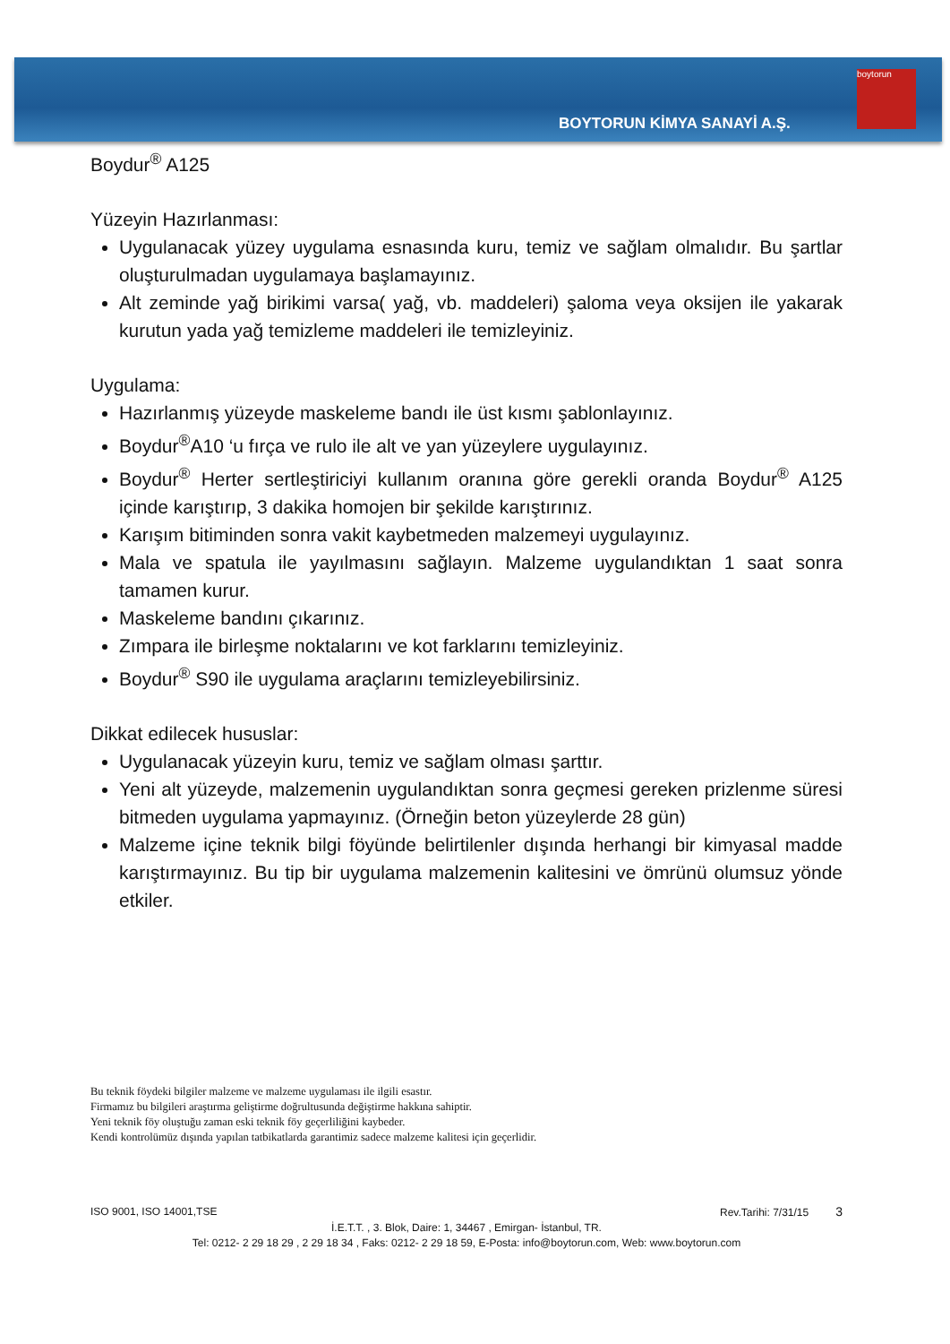BOYTORUN KİMYA SANAYİ A.Ş.
boytorun
Boydur<sup>®</sup> A125
Yüzeyin Hazırlanması:
Uygulanacak yüzey uygulama esnasında kuru, temiz ve sağlam olmalıdır. Bu şartlar oluşturulmadan uygulamaya başlamayınız.
Alt zeminde yağ birikimi varsa( yağ, vb. maddeleri) şaloma veya oksijen ile yakarak kurutun yada yağ temizleme maddeleri ile temizleyiniz.
Uygulama:
Hazırlanmış yüzeyde maskeleme bandı ile üst kısmı şablonlayınız.
Boydur<sup>®</sup>A10 ‘u fırça ve rulo ile alt ve yan yüzeylere uygulayınız.
Boydur<sup>®</sup> Herter sertleştiriciyi kullanım oranına göre gerekli oranda Boydur<sup>®</sup> A125 içinde karıştırıp, 3 dakika homojen bir şekilde karıştırınız.
Karışım bitiminden sonra vakit kaybetmeden malzemeyi uygulayınız.
Mala ve spatula ile yayılmasını sağlayın. Malzeme uygulandıktan 1 saat sonra tamamen kurur.
Maskeleme bandını çıkarınız.
Zımpara ile birleşme noktalarını ve kot farklarını temizleyiniz.
Boydur<sup>®</sup> S90 ile uygulama araçlarını temizleyebilirsiniz.
Dikkat edilecek hususlar:
Uygulanacak yüzeyin kuru, temiz ve sağlam olması şarttır.
Yeni alt yüzeyde, malzemenin uygulandıktan sonra geçmesi gereken prizlenme süresi bitmeden uygulama yapmayınız. (Örneğin beton yüzeylerde 28 gün)
Malzeme içine teknik bilgi föyünde belirtilenler dışında herhangi bir kimyasal madde karıştırmayınız. Bu tip bir uygulama malzemenin kalitesini ve ömrünü olumsuz yönde etkiler.
Bu teknik föydeki bilgiler malzeme ve malzeme uygulaması ile ilgili esastır.
Firmamız bu bilgileri araştırma geliştirme doğrultusunda değiştirme hakkına sahiptir.
Yeni teknik föy oluştuğu zaman eski teknik föy geçerliliğini kaybeder.
Kendi kontrolümüz dışında yapılan tatbikatlarda garantimiz sadece malzeme kalitesi için geçerlidir.
ISO 9001, ISO 14001,TSE Rev.Tarihi: 7/31/15 3
İ.E.T.T. , 3. Blok, Daire: 1, 34467 , Emirgan- İstanbul, TR.
Tel: 0212- 2 29 18 29 , 2 29 18 34 , Faks: 0212- 2 29 18 59, E-Posta: info@boytorun.com, Web: www.boytorun.com